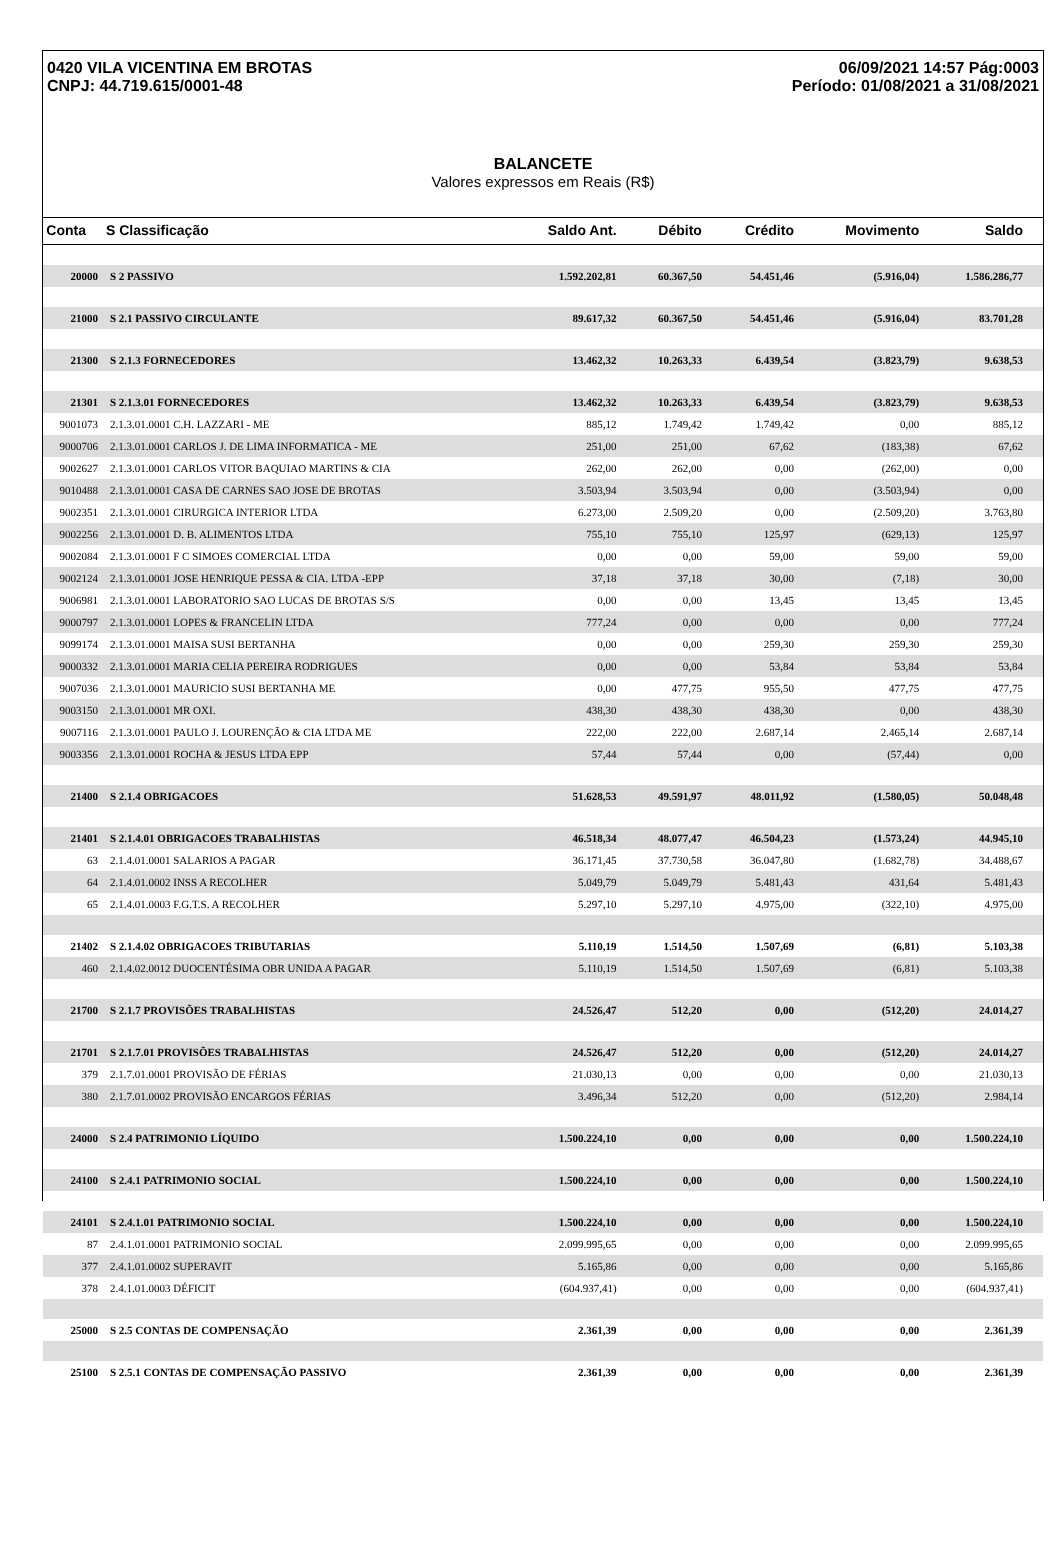0420 VILA VICENTINA EM BROTAS
CNPJ: 44.719.615/0001-48
06/09/2021 14:57 Pág:0003
Período: 01/08/2021 a 31/08/2021
BALANCETE
Valores expressos em Reais (R$)
| Conta | S Classificação | Saldo Ant. | Débito | Crédito | Movimento | Saldo |
| --- | --- | --- | --- | --- | --- | --- |
| 20000 | S 2 PASSIVO | 1.592.202,81 | 60.367,50 | 54.451,46 | (5.916,04) | 1.586.286,77 |
| 21000 | S 2.1 PASSIVO CIRCULANTE | 89.617,32 | 60.367,50 | 54.451,46 | (5.916,04) | 83.701,28 |
| 21300 | S 2.1.3 FORNECEDORES | 13.462,32 | 10.263,33 | 6.439,54 | (3.823,79) | 9.638,53 |
| 21301 | S 2.1.3.01 FORNECEDORES | 13.462,32 | 10.263,33 | 6.439,54 | (3.823,79) | 9.638,53 |
| 9001073 | 2.1.3.01.0001 C.H. LAZZARI - ME | 885,12 | 1.749,42 | 1.749,42 | 0,00 | 885,12 |
| 9000706 | 2.1.3.01.0001 CARLOS J. DE LIMA INFORMATICA - ME | 251,00 | 251,00 | 67,62 | (183,38) | 67,62 |
| 9002627 | 2.1.3.01.0001 CARLOS VITOR BAQUIAO MARTINS & CIA | 262,00 | 262,00 | 0,00 | (262,00) | 0,00 |
| 9010488 | 2.1.3.01.0001 CASA DE CARNES SAO JOSE DE BROTAS | 3.503,94 | 3.503,94 | 0,00 | (3.503,94) | 0,00 |
| 9002351 | 2.1.3.01.0001 CIRURGICA INTERIOR LTDA | 6.273,00 | 2.509,20 | 0,00 | (2.509,20) | 3.763,80 |
| 9002256 | 2.1.3.01.0001 D. B. ALIMENTOS LTDA | 755,10 | 755,10 | 125,97 | (629,13) | 125,97 |
| 9002084 | 2.1.3.01.0001 F C SIMOES COMERCIAL LTDA | 0,00 | 0,00 | 59,00 | 59,00 | 59,00 |
| 9002124 | 2.1.3.01.0001 JOSE HENRIQUE PESSA & CIA. LTDA -EPP | 37,18 | 37,18 | 30,00 | (7,18) | 30,00 |
| 9006981 | 2.1.3.01.0001 LABORATORIO SAO LUCAS DE BROTAS S/S | 0,00 | 0,00 | 13,45 | 13,45 | 13,45 |
| 9000797 | 2.1.3.01.0001 LOPES & FRANCELIN LTDA | 777,24 | 0,00 | 0,00 | 0,00 | 777,24 |
| 9099174 | 2.1.3.01.0001 MAISA SUSI BERTANHA | 0,00 | 0,00 | 259,30 | 259,30 | 259,30 |
| 9000332 | 2.1.3.01.0001 MARIA CELIA PEREIRA RODRIGUES | 0,00 | 0,00 | 53,84 | 53,84 | 53,84 |
| 9007036 | 2.1.3.01.0001 MAURICIO SUSI BERTANHA ME | 0,00 | 477,75 | 955,50 | 477,75 | 477,75 |
| 9003150 | 2.1.3.01.0001 MR OXI. | 438,30 | 438,30 | 438,30 | 0,00 | 438,30 |
| 9007116 | 2.1.3.01.0001 PAULO J. LOURENÇÃO & CIA LTDA ME | 222,00 | 222,00 | 2.687,14 | 2.465,14 | 2.687,14 |
| 9003356 | 2.1.3.01.0001 ROCHA & JESUS LTDA EPP | 57,44 | 57,44 | 0,00 | (57,44) | 0,00 |
| 21400 | S 2.1.4 OBRIGACOES | 51.628,53 | 49.591,97 | 48.011,92 | (1.580,05) | 50.048,48 |
| 21401 | S 2.1.4.01 OBRIGACOES TRABALHISTAS | 46.518,34 | 48.077,47 | 46.504,23 | (1.573,24) | 44.945,10 |
| 63 | 2.1.4.01.0001 SALARIOS A PAGAR | 36.171,45 | 37.730,58 | 36.047,80 | (1.682,78) | 34.488,67 |
| 64 | 2.1.4.01.0002 INSS A RECOLHER | 5.049,79 | 5.049,79 | 5.481,43 | 431,64 | 5.481,43 |
| 65 | 2.1.4.01.0003 F.G.T.S. A RECOLHER | 5.297,10 | 5.297,10 | 4.975,00 | (322,10) | 4.975,00 |
| 21402 | S 2.1.4.02 OBRIGACOES TRIBUTARIAS | 5.110,19 | 1.514,50 | 1.507,69 | (6,81) | 5.103,38 |
| 460 | 2.1.4.02.0012 DUOCENTÉSIMA OBR UNIDA A PAGAR | 5.110,19 | 1.514,50 | 1.507,69 | (6,81) | 5.103,38 |
| 21700 | S 2.1.7 PROVISÕES TRABALHISTAS | 24.526,47 | 512,20 | 0,00 | (512,20) | 24.014,27 |
| 21701 | S 2.1.7.01 PROVISÕES TRABALHISTAS | 24.526,47 | 512,20 | 0,00 | (512,20) | 24.014,27 |
| 379 | 2.1.7.01.0001 PROVISÃO DE FÉRIAS | 21.030,13 | 0,00 | 0,00 | 0,00 | 21.030,13 |
| 380 | 2.1.7.01.0002 PROVISÃO ENCARGOS FÉRIAS | 3.496,34 | 512,20 | 0,00 | (512,20) | 2.984,14 |
| 24000 | S 2.4 PATRIMONIO LÍQUIDO | 1.500.224,10 | 0,00 | 0,00 | 0,00 | 1.500.224,10 |
| 24100 | S 2.4.1 PATRIMONIO SOCIAL | 1.500.224,10 | 0,00 | 0,00 | 0,00 | 1.500.224,10 |
| 24101 | S 2.4.1.01 PATRIMONIO SOCIAL | 1.500.224,10 | 0,00 | 0,00 | 0,00 | 1.500.224,10 |
| 87 | 2.4.1.01.0001 PATRIMONIO SOCIAL | 2.099.995,65 | 0,00 | 0,00 | 0,00 | 2.099.995,65 |
| 377 | 2.4.1.01.0002 SUPERAVIT | 5.165,86 | 0,00 | 0,00 | 0,00 | 5.165,86 |
| 378 | 2.4.1.01.0003 DÉFICIT | (604.937,41) | 0,00 | 0,00 | 0,00 | (604.937,41) |
| 25000 | S 2.5 CONTAS DE COMPENSAÇÃO | 2.361,39 | 0,00 | 0,00 | 0,00 | 2.361,39 |
| 25100 | S 2.5.1 CONTAS DE COMPENSAÇÃO PASSIVO | 2.361,39 | 0,00 | 0,00 | 0,00 | 2.361,39 |